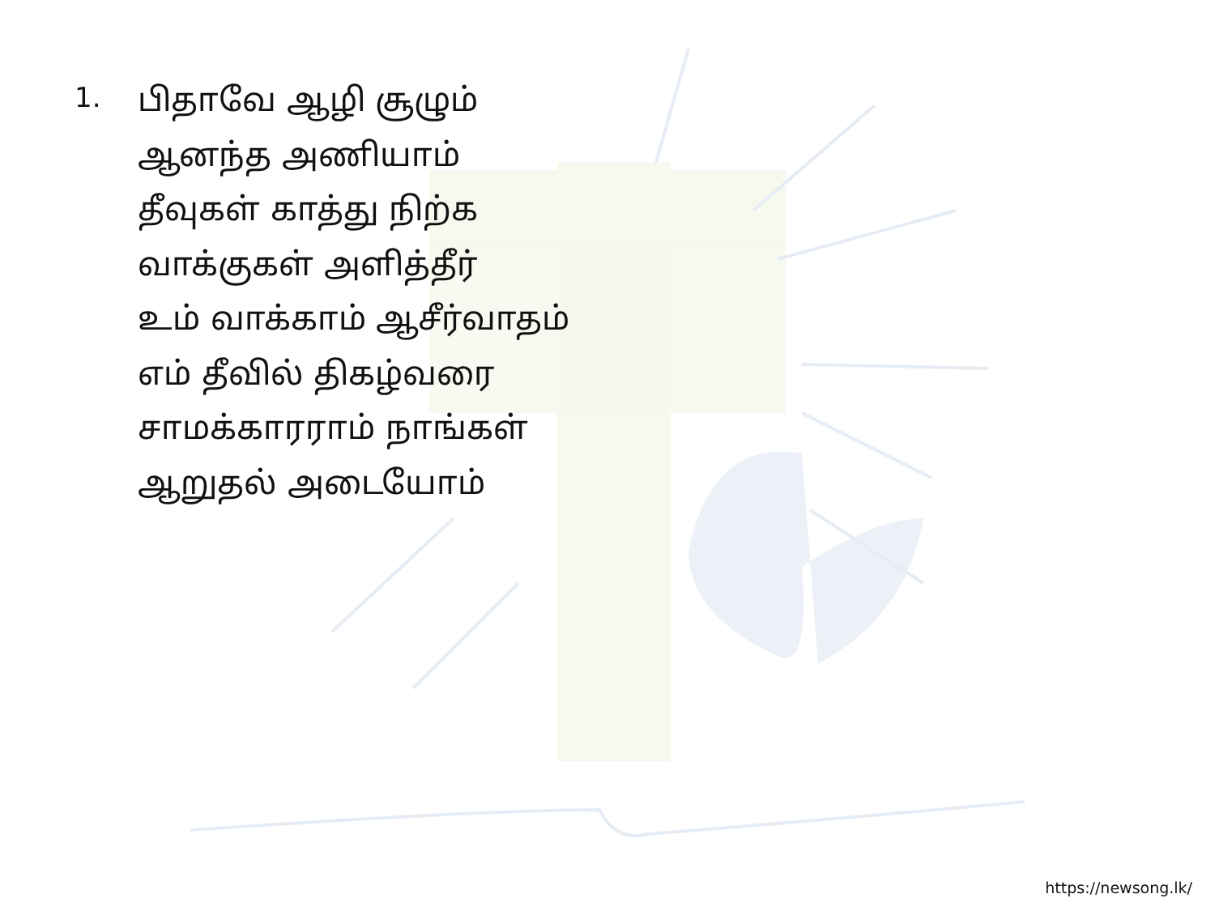1.
பிதாவே ஆழி சூழும்
ஆனந்த அணியாம்
தீவுகள் காத்து நிற்க
வாக்குகள் அளித்தீர்
உம் வாக்காம் ஆசீர்வாதம்
எம் தீவில் திகழ்வரை
சாமக்காரராம் நாங்கள்
ஆறுதல் அடையோம்
https://newsong.lk/